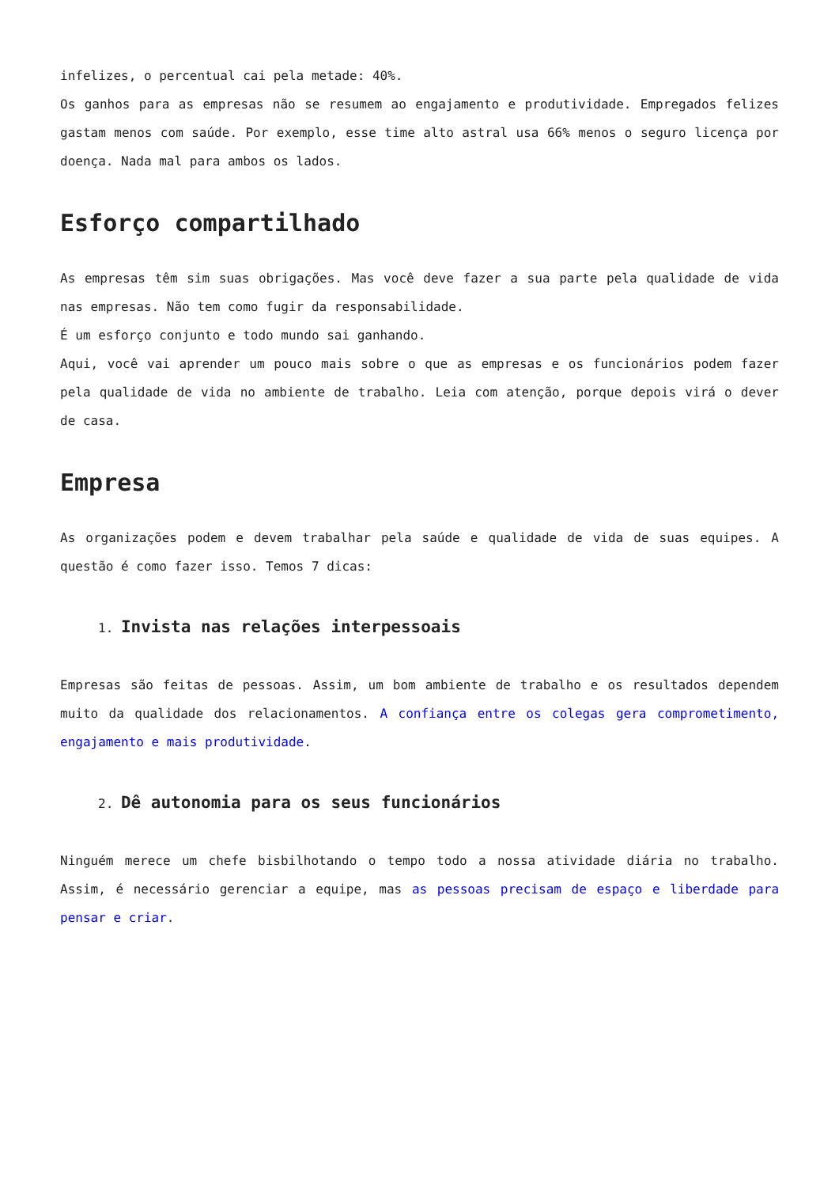infelizes, o percentual cai pela metade: 40%.
Os ganhos para as empresas não se resumem ao engajamento e produtividade. Empregados felizes gastam menos com saúde. Por exemplo, esse time alto astral usa 66% menos o seguro licença por doença. Nada mal para ambos os lados.
Esforço compartilhado
As empresas têm sim suas obrigações. Mas você deve fazer a sua parte pela qualidade de vida nas empresas. Não tem como fugir da responsabilidade.
É um esforço conjunto e todo mundo sai ganhando.
Aqui, você vai aprender um pouco mais sobre o que as empresas e os funcionários podem fazer pela qualidade de vida no ambiente de trabalho. Leia com atenção, porque depois virá o dever de casa.
Empresa
As organizações podem e devem trabalhar pela saúde e qualidade de vida de suas equipes. A questão é como fazer isso. Temos 7 dicas:
1. Invista nas relações interpessoais
Empresas são feitas de pessoas. Assim, um bom ambiente de trabalho e os resultados dependem muito da qualidade dos relacionamentos. A confiança entre os colegas gera comprometimento, engajamento e mais produtividade.
2. Dê autonomia para os seus funcionários
Ninguém merece um chefe bisbilhotando o tempo todo a nossa atividade diária no trabalho. Assim, é necessário gerenciar a equipe, mas as pessoas precisam de espaço e liberdade para pensar e criar.